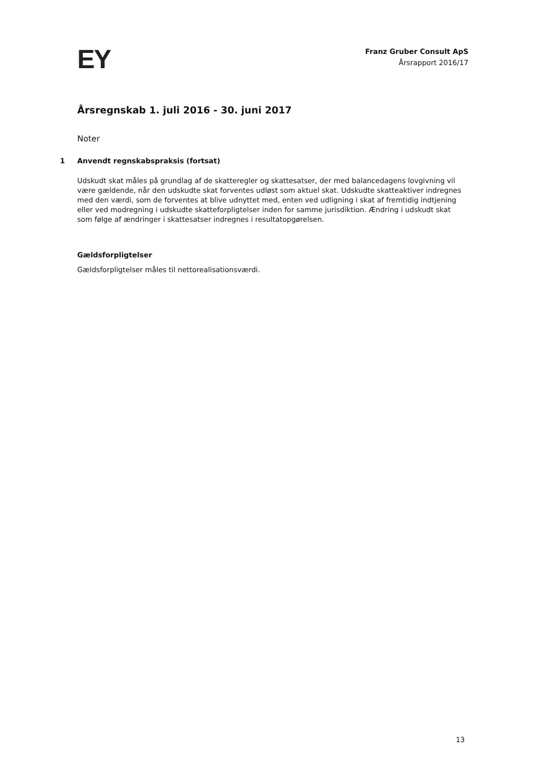EY
Franz Gruber Consult ApS
Årsrapport 2016/17
Årsregnskab 1. juli 2016 - 30. juni 2017
Noter
1 Anvendt regnskabspraksis (fortsat)
Udskudt skat måles på grundlag af de skatteregler og skattesatser, der med balancedagens lovgivning vil være gældende, når den udskudte skat forventes udløst som aktuel skat. Udskudte skatteaktiver indregnes med den værdi, som de forventes at blive udnyttet med, enten ved udligning i skat af fremtidig indtjening eller ved modregning i udskudte skatteforpligtelser inden for samme jurisdiktion. Ændring i udskudt skat som følge af ændringer i skattesatser indregnes i resultatopgørelsen.
Gældsforpligtelser
Gældsforpligtelser måles til nettorealisationsværdi.
13